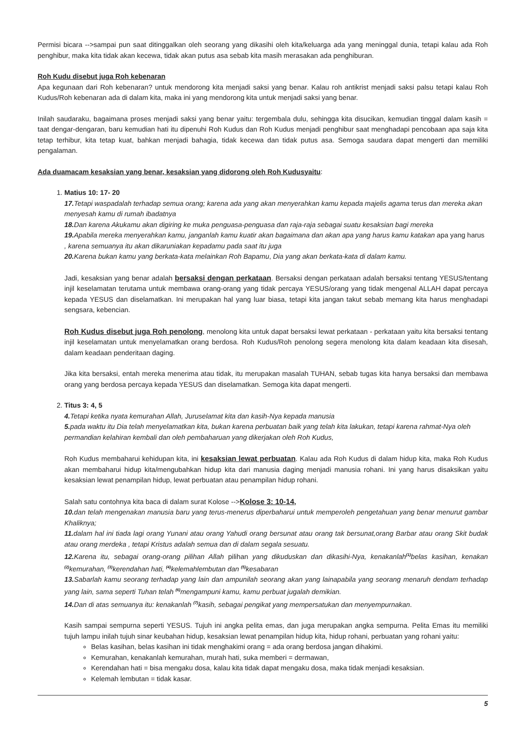Permisi bicara -->sampai pun saat ditinggalkan oleh seorang yang dikasihi oleh kita/keluarga ada yang meninggal dunia, tetapi kalau ada Roh penghibur, maka kita tidak akan kecewa, tidak akan putus asa sebab kita masih merasakan ada penghiburan.
Roh Kudu disebut juga Roh kebenaran
Apa kegunaan dari Roh kebenaran? untuk mendorong kita menjadi saksi yang benar. Kalau roh antikrist menjadi saksi palsu tetapi kalau Roh Kudus/Roh kebenaran ada di dalam kita, maka ini yang mendorong kita untuk menjadi saksi yang benar.
Inilah saudaraku, bagaimana proses menjadi saksi yang benar yaitu: tergembala dulu, sehingga kita disucikan, kemudian tinggal dalam kasih = taat dengar-dengaran, baru kemudian hati itu dipenuhi Roh Kudus dan Roh Kudus menjadi penghibur saat menghadapi pencobaan apa saja kita tetap terhibur, kita tetap kuat, bahkan menjadi bahagia, tidak kecewa dan tidak putus asa. Semoga saudara dapat mengerti dan memiliki pengalaman.
Ada duamacam kesaksian yang benar, kesaksian yang didorong oleh Roh Kudusyaitu:
1. Matius 10: 17- 20
17. Tetapi waspadalah terhadap semua orang; karena ada yang akan menyerahkan kamu kepada majelis agama terus dan mereka akan menyesah kamu di rumah ibadatnya
18. Dan karena Akukamu akan digiring ke muka penguasa-penguasa dan raja-raja sebagai suatu kesaksian bagi mereka
19. Apabila mereka menyerahkan kamu, janganlah kamu kuatir akan bagaimana dan akan apa yang harus kamu katakan apa yang harus , karena semuanya itu akan dikaruniakan kepadamu pada saat itu juga
20. Karena bukan kamu yang berkata-kata melainkan Roh Bapamu, Dia yang akan berkata-kata di dalam kamu.
Jadi, kesaksian yang benar adalah bersaksi dengan perkataan. Bersaksi dengan perkataan adalah bersaksi tentang YESUS/tentang injil keselamatan terutama untuk membawa orang-orang yang tidak percaya YESUS/orang yang tidak mengenal ALLAH dapat percaya kepada YESUS dan diselamatkan. Ini merupakan hal yang luar biasa, tetapi kita jangan takut sebab memang kita harus menghadapi sengsara, kebencian.
Roh Kudus disebut juga Roh penolong, menolong kita untuk dapat bersaksi lewat perkataan - perkataan yaitu kita bersaksi tentang injil keselamatan untuk menyelamatkan orang berdosa. Roh Kudus/Roh penolong segera menolong kita dalam keadaan kita disesah, dalam keadaan penderitaan daging.
Jika kita bersaksi, entah mereka menerima atau tidak, itu merupakan masalah TUHAN, sebab tugas kita hanya bersaksi dan membawa orang yang berdosa percaya kepada YESUS dan diselamatkan. Semoga kita dapat mengerti.
2. Titus 3: 4, 5
4. Tetapi ketika nyata kemurahan Allah, Juruselamat kita dan kasih-Nya kepada manusia
5. pada waktu itu Dia telah menyelamatkan kita, bukan karena perbuatan baik yang telah kita lakukan, tetapi karena rahmat-Nya oleh permandian kelahiran kembali dan oleh pembaharuan yang dikerjakan oleh Roh Kudus,
Roh Kudus membaharui kehidupan kita, ini kesaksian lewat perbuatan. Kalau ada Roh Kudus di dalam hidup kita, maka Roh Kudus akan membaharui hidup kita/mengubahkan hidup kita dari manusia daging menjadi manusia rohani. Ini yang harus disaksikan yaitu kesaksian lewat penampilan hidup, lewat perbuatan atau penampilan hidup rohani.
Salah satu contohnya kita baca di dalam surat Kolose -->Kolose 3: 10-14,
10. dan telah mengenakan manusia baru yang terus-menerus diperbaharui untuk memperoleh pengetahuan yang benar menurut gambar Khaliknya;
11. dalam hal ini tiada lagi orang Yunani atau orang Yahudi orang bersunat atau orang tak bersunat,orang Barbar atau orang Skit budak atau orang merdeka , tetapi Kristus adalah semua dan di dalam segala sesuatu.
12. Karena itu, sebagai orang-orang pilihan Allah pilihan yang dikuduskan dan dikasihi-Nya, kenakanlah<sup>(1)</sup>belas kasihan, kenakan <sup>(2)</sup>kemurahan, <sup>(3)</sup>kerendahan hati, <sup>(4)</sup>kelemahlembutan dan <sup>(5)</sup>kesabaran
13. Sabarlah kamu seorang terhadap yang lain dan ampunilah seorang akan yang lainapabila yang seorang menaruh dendam terhadap yang lain, sama seperti Tuhan telah <sup>(6)</sup>mengampuni kamu, kamu perbuat jugalah demikian.
14. Dan di atas semuanya itu: kenakanlah <sup>(7)</sup>kasih, sebagai pengikat yang mempersatukan dan menyempurnakan.
Kasih sampai sempurna seperti YESUS. Tujuh ini angka pelita emas, dan juga merupakan angka sempurna. Pelita Emas itu memiliki tujuh lampu inilah tujuh sinar keubahan hidup, kesaksian lewat penampilan hidup kita, hidup rohani, perbuatan yang rohani yaitu:
Belas kasihan, belas kasihan ini tidak menghakimi orang = ada orang berdosa jangan dihakimi.
Kemurahan, kenakanlah kemurahan, murah hati, suka memberi = dermawan,
Kerendahan hati = bisa mengaku dosa, kalau kita tidak dapat mengaku dosa, maka tidak menjadi kesaksian.
Kelemah lembutan = tidak kasar.
5